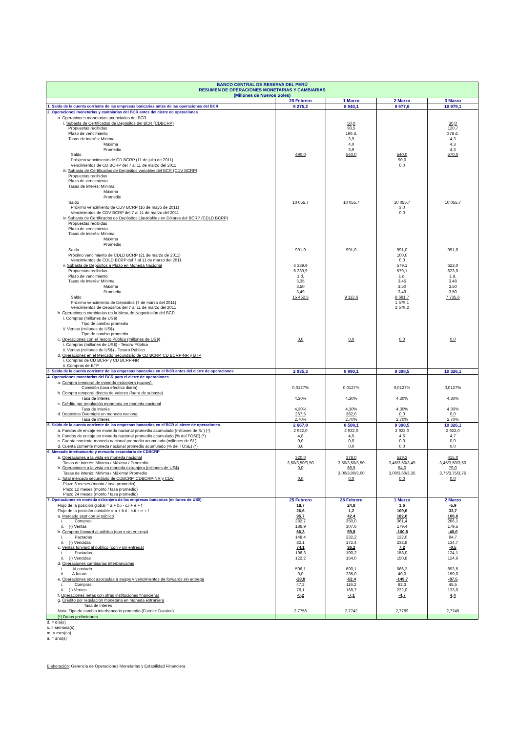| BANCO CENTRAL DE RESERVA DEL PERÚ RESUMEN DE OPERACIONES MONETARIAS Y CAMBIARIAS (Millones de Nuevos Soles) | | | | |
| | 28 Febrero | 1 Marzo | 2 Marzo | 3 Marzo |
| 1. Saldo de la cuenta corriente de las empresas bancarias antes de las operaciones del BCR | 9 275,2 | 8 940,1 | 9 977,6 | 10 979,1 |
| 2. Operaciones monetarias y cambiarias del BCR antes del cierre de operaciones | | | | |
| a. Operaciones monetarias anunciadas del BCR | | | | |
| i. Subasta de Certificados de Depósitos del BCR (CDBCRP) | | 50,0 | | 30,0 |
| Propuestas recibidas | | 93,5 | | 120,7 |
| Plazo de vencimiento | | 196 d. | | 378 d. |
| Tasas de interés: Mínima | | 3,9 | | 4,3 |
| Máxima | | 4,0 | | 4,3 |
| Promedio | | 3,9 | | 4,3 |
| Saldo | 490,0 | 540,0 | 540,0 | 570,0 |
| Próximo vencimiento de CD BCRP (11 de julio de 2011) | | | 90,0 | |
| Vencimientos de CD BCRP del 7 al 11 de marzo del 2011 | | | 0,0 | |
| iii. Subasta de Certificados de Depósitos variables del BCR (CDV BCRP) | | | | |
| Propuestas recibidas | | | | |
| Plazo de vencimiento | | | | |
| Tasas de interés: Mínima | | | | |
| Máxima | | | | |
| Promedio | | | | |
| Saldo | 10 055,7 | 10 055,7 | 10 055,7 | 10 055,7 |
| Próximo vencimiento de CDV BCRP (16 de mayo de 2011) | | | 3,0 | |
| Vencimientos de CDV BCRP del 7 al 11 de marzo del 2011 | | | 0,0 | |
| iv. Subasta de Certificados de Depósitos Liquidables en Dólares del BCRP (CDLD BCRP) | | | | |
| Propuestas recibidas | | | | |
| Plazo de vencimiento | | | | |
| Tasas de interés: Mínima | | | | |
| Máxima | | | | |
| Promedio | | | | |
| Saldo | 991,0 | 991,0 | 991,0 | 991,0 |
| Próximo vencimiento de CDLD BCRP (21 de marzo de 2011) | | | 100,0 | |
| Vencimientos de CDLD BCRP del 7 al 11 de marzo del 2011 | | | 0,0 | |
| v. Subasta de Depósitos a Plazo en Moneda Nacional | 6 339,9 | | 579,1 | 623,0 |
| Propuestas recibidas | 6 339,9 | | 579,1 | 623,0 |
| Plazo de vencimiento | 1 d. | | 1 d. | 1 d. |
| Tasas de interés: Mínima | 3,35 | | 3,45 | 3,48 |
| Máxima | 3,50 | | 3,50 | 3,50 |
| Promedio | 3,49 | | 3,49 | 3,50 |
| Saldo | 15 452,5 | 9 112,6 | 8 691,7 | 7 735,6 |
| Próximo vencimiento de Depósitos (7 de marzo del 2011) | | | 1 579,1 | |
| Vencimientos de Depósitos del 7 al 11 de marzo del 2011 | | | 2 579,2 | |
| b. Operaciones cambiarias en la Mesa de Negociación del BCR | | | | |
| i. Compras (millones de US$) | | | | |
| Tipo de cambio promedio | | | | |
| ii. Ventas (millones de US$) | | | | |
| Tipo de cambio promedio | | | | |
| c. Operaciones con el Tesoro Público (millones de US$) | 0,0 | 0,0 | 0,0 | 0,0 |
| i. Compras (millones de US$) - Tesoro Público | | | | |
| ii. Ventas (millones de US$) - Tesoro Público | | | | |
| d. Operaciones en el Mercado Secundario de CD BCRP, CD BCRP-NR y BTP | | | | |
| i. Compras de CD BCRP y CD BCRP-NR | | | | |
| ii. Compras de BTP | | | | |
| 3. Saldo de la cuenta corriente de las empresas bancarias en el BCR antes del cierre de operaciones | 2 935,3 | 8 890,1 | 9 398,5 | 10 326,1 |
| 4. Operaciones monetarias del BCR para el cierre de operaciones | | | | |
| a. Compra temporal de moneda extranjera (swaps). | | | | |
| Comisión (tasa efectiva diaria) | 0,0127% | 0,0127% | 0,0127% | 0,0127% |
| b. Compra temporal directa de valores (fuera de subasta) | | | | |
| Tasa de interés | 4,30% | 4,30% | 4,30% | 4,30% |
| c. Crédito por regulación monetaria en moneda nacional | | | | |
| Tasa de interés | 4,30% | 4,30% | 4,30% | 4,30% |
| d. Depósitos Overnight en moneda nacional | 267,5 | 382,0 | 0,0 | 0,0 |
| Tasa de interés | 2,70% | 2,70% | 2,70% | 2,70% |
| 5. Saldo de la cuenta corriente de las empresas bancarias en el BCR al cierre de operaciones | 2 667,8 | 8 508,1 | 9 398,5 | 10 326,1 |
| a. Fondos de encaje en moneda nacional promedio acumulado (millones de S/.) (*) | 2 922,0 | 2 922,0 | 2 922,0 | 2 922,0 |
| b. Fondos de encaje en moneda nacional promedio acumulado (% del TOSE) (*) | 4,8 | 4,5 | 4,6 | 4,7 |
| c. Cuenta corriente moneda nacional promedio acumulado (millones de S/.) | 0,0 | 0,0 | 0,0 | 0,0 |
| d. Cuenta corriente moneda nacional promedio acumulado (% del TOSE) (*) | 0,0 | 0,0 | 0,0 | 0,0 |
| 6. Mercado interbancario y mercado secundario de CDBCRP | | | | |
| a. Operaciones a la vista en moneda nacional | 320,0 | 378,0 | 519,2 | 415,0 |
| Tasas de interés: Mínima / Máxima / Promedio | 3,50/3,50/3,50 | 3,50/3,50/3,50 | 3,45/3,50/3,49 | 3,45/3,50/3,50 |
| b. Operaciones a la vista en moneda extranjera (millones de US$) | 0,0 | 66,5 | 54,0 | 79,0 |
| Tasas de interés: Mínima / Máxima/ Promedio | | 3,00/3,00/3,00 | 3,00/3,60/3,35 | 3,75/3,75/3,75 |
| c. Total mercado secundario de CDBCRP, CDBCRP-NR y CDV | 0,0 | 0,0 | 0,0 | 0,0 |
| Plazo 6 meses (monto / tasa promedio) | | | | |
| Plazo 12 meses (monto / tasa promedio) | | | | |
| Plazo 24 meses (monto / tasa promedio) | | | | |
| 7. Operaciones en moneda extranjera de las empresas bancarias (millones de US$) | 25 Febrero | 28 Febrero | 1 Marzo | 2 Marzo |
| Flujo de la posición global = a + b.i - c.i + e + f | 18,7 | 24,8 | 1,6 | -5,9 |
| Flujo de la posición contable = a + b.ii - c.ii + e + f | 26,6 | 1,2 | 109,6 | 33,7 |
| a. Mercado spot con el público | 95,7 | 42,4 | 182,0 | 106,6 |
| i. Compras | 282,7 | 350,0 | 361,4 | 286,1 |
| ii. (-) Ventas | 186,9 | 307,6 | 179,4 | 179,5 |
| b. Compras forward al público (con y sin entrega) | 66,3 | 59,8 | -100,8 | -40,0 |
| i. Pactadas | 148,4 | 232,2 | 132,0 | 94,7 |
| ii. (-) Vencidas | 82,1 | 172,4 | 232,8 | 134,7 |
| c. Ventas forward al público (con y sin entrega) | 74,1 | 36,2 | 7,2 | -0,5 |
| i. Pactadas | 196,3 | 190,2 | 158,0 | 124,1 |
| ii. (-) Vencidas | 122,2 | 154,0 | 150,8 | 124,6 |
| d. Operaciones cambiarias interbancarias | | | | |
| i. Al contado | 506,1 | 600,1 | 666,3 | 893,5 |
| ii. A futuro | 0,0 | 235,0 | 40,0 | 150,0 |
| e. Operaciones spot asociadas a swaps y vencimientos de forwards sin entrega | -28,9 | -52,4 | -149,7 | -87,5 |
| i. Compras | 47,2 | 116,2 | 82,3 | 45,5 |
| ii. (-) Ventas | 76,1 | 168,7 | 232,0 | 133,0 |
| f. Operaciones netas con otras instituciones financieras | -0,2 | -7,1 | -4,7 | 4,4 |
| g. Crédito por regulación monetaria en moneda extranjera | | | | |
| Tasa de interés | | | | |
| Nota: Tipo de cambio interbancario promedio (Fuente: Datatec) | 2,7756 | 2,7742 | 2,7769 | 2,7745 |
| (*) Datos preliminares | | | | |
d. = día(s)
s. = semana(s)
m. = mes(es)
a. = año(s)
Elaboración: Gerencia de Operaciones Monetarias y Estabilidad Financiera